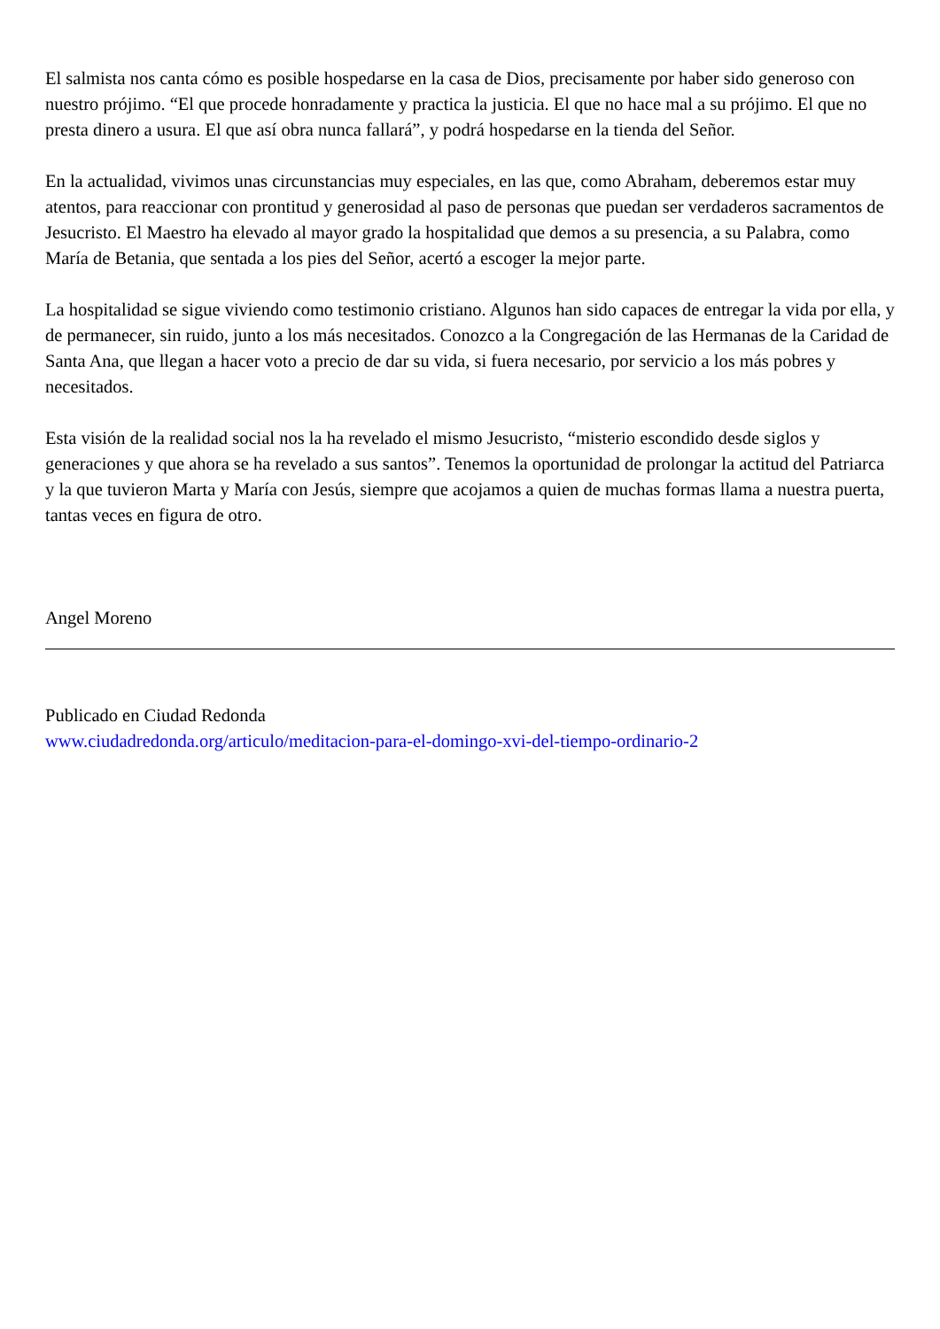El salmista nos canta cómo es posible hospedarse en la casa de Dios, precisamente por haber sido generoso con nuestro prójimo. “El que procede honradamente y practica la justicia. El que no hace mal a su prójimo. El que no presta dinero a usura. El que así obra nunca fallará”, y podrá hospedarse en la tienda del Señor.
En la actualidad, vivimos unas circunstancias muy especiales, en las que, como Abraham, deberemos estar muy atentos, para reaccionar con prontitud y generosidad al paso de personas que puedan ser verdaderos sacramentos de Jesucristo. El Maestro ha elevado al mayor grado la hospitalidad que demos a su presencia, a su Palabra, como María de Betania, que sentada a los pies del Señor, acertó a escoger la mejor parte.
La hospitalidad se sigue viviendo como testimonio cristiano. Algunos han sido capaces de entregar la vida por ella, y de permanecer, sin ruido, junto a los más necesitados. Conozco a la Congregación de las Hermanas de la Caridad de Santa Ana, que llegan a hacer voto a precio de dar su vida, si fuera necesario, por servicio a los más pobres y necesitados.
Esta visión de la realidad social nos la ha revelado el mismo Jesucristo, “misterio escondido desde siglos y generaciones y que ahora se ha revelado a sus santos”. Tenemos la oportunidad de prolongar la actitud del Patriarca y la que tuvieron Marta y María con Jesús, siempre que acojamos a quien de muchas formas llama a nuestra puerta, tantas veces en figura de otro.
Angel Moreno
Publicado en Ciudad Redonda
www.ciudadredonda.org/articulo/meditacion-para-el-domingo-xvi-del-tiempo-ordinario-2